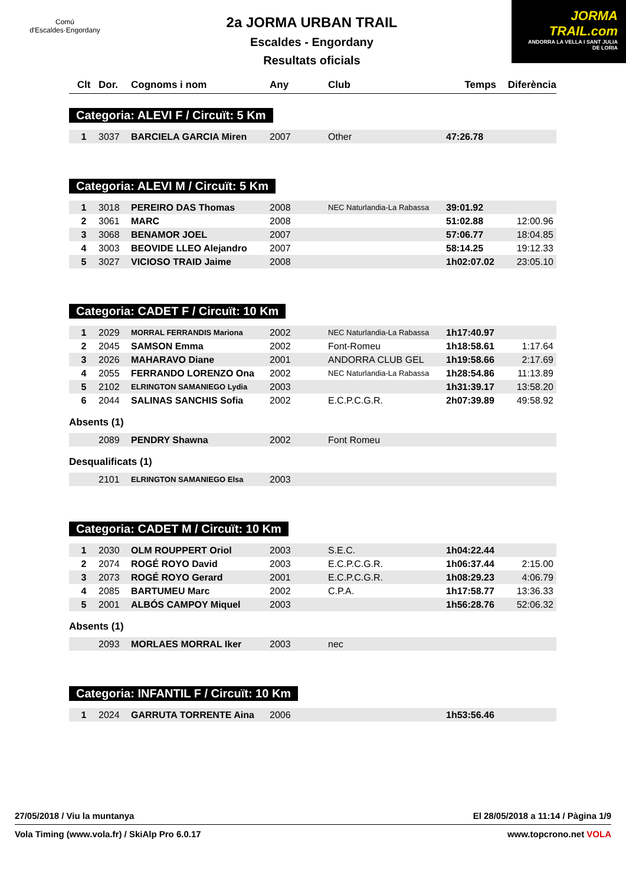Comú
d'Escaldes·Engordany
2a JORMA URBAN TRAIL
Escaldes - Engordany
Resultats oficials
JORMA
TRAIL.com
ANDORRA LA VELLA I SANT JULIA DE LORIA
| Clt | Dor. | Cognoms i nom | Any | Club | Temps | Diferència |
| --- | --- | --- | --- | --- | --- | --- |
Categoria: ALEVI F / Circuït: 5 Km
| 1 | 3037 | BARCIELA GARCIA Miren | 2007 | Other | 47:26.78 | |
Categoria: ALEVI M / Circuït: 5 Km
| 1 | 3018 | PEREIRO DAS Thomas | 2008 | NEC Naturlandia-La Rabassa | 39:01.92 | |
| 2 | 3061 | MARC | 2008 | | 51:02.88 | 12:00.96 |
| 3 | 3068 | BENAMOR JOEL | 2007 | | 57:06.77 | 18:04.85 |
| 4 | 3003 | BEOVIDE LLEO Alejandro | 2007 | | 58:14.25 | 19:12.33 |
| 5 | 3027 | VICIOSO TRAID Jaime | 2008 | | 1h02:07.02 | 23:05.10 |
Categoria: CADET F / Circuït: 10 Km
| 1 | 2029 | MORRAL FERRANDIS Mariona | 2002 | NEC Naturlandia-La Rabassa | 1h17:40.97 | |
| 2 | 2045 | SAMSON Emma | 2002 | Font-Romeu | 1h18:58.61 | 1:17.64 |
| 3 | 2026 | MAHARAVO Diane | 2001 | ANDORRA CLUB GEL | 1h19:58.66 | 2:17.69 |
| 4 | 2055 | FERRANDO LORENZO Ona | 2002 | NEC Naturlandia-La Rabassa | 1h28:54.86 | 11:13.89 |
| 5 | 2102 | ELRINGTON SAMANIEGO Lydia | 2003 | | 1h31:39.17 | 13:58.20 |
| 6 | 2044 | SALINAS SANCHIS Sofia | 2002 | E.C.P.C.G.R. | 2h07:39.89 | 49:58.92 |
Absents (1)
| | 2089 | PENDRY Shawna | 2002 | Font Romeu |
Desqualificats (1)
| | 2101 | ELRINGTON SAMANIEGO Elsa | 2003 | |
Categoria: CADET M / Circuït: 10 Km
| 1 | 2030 | OLM ROUPPERT Oriol | 2003 | S.E.C. | 1h04:22.44 | |
| 2 | 2074 | ROGÉ ROYO David | 2003 | E.C.P.C.G.R. | 1h06:37.44 | 2:15.00 |
| 3 | 2073 | ROGÉ ROYO Gerard | 2001 | E.C.P.C.G.R. | 1h08:29.23 | 4:06.79 |
| 4 | 2085 | BARTUMEU Marc | 2002 | C.P.A. | 1h17:58.77 | 13:36.33 |
| 5 | 2001 | ALBÓS CAMPOY Miquel | 2003 | | 1h56:28.76 | 52:06.32 |
Absents (1)
| | 2093 | MORLAES MORRAL Iker | 2003 | nec |
Categoria: INFANTIL F / Circuït: 10 Km
| 1 | 2024 | GARRUTA TORRENTE Aina | 2006 | | 1h53:56.46 | |
27/05/2018 / Viu la muntanya El 28/05/2018 a 11:14 / Pàgina 1/9
Vola Timing (www.vola.fr) / SkiAlp Pro 6.0.17 www.topcrono.net VOLA